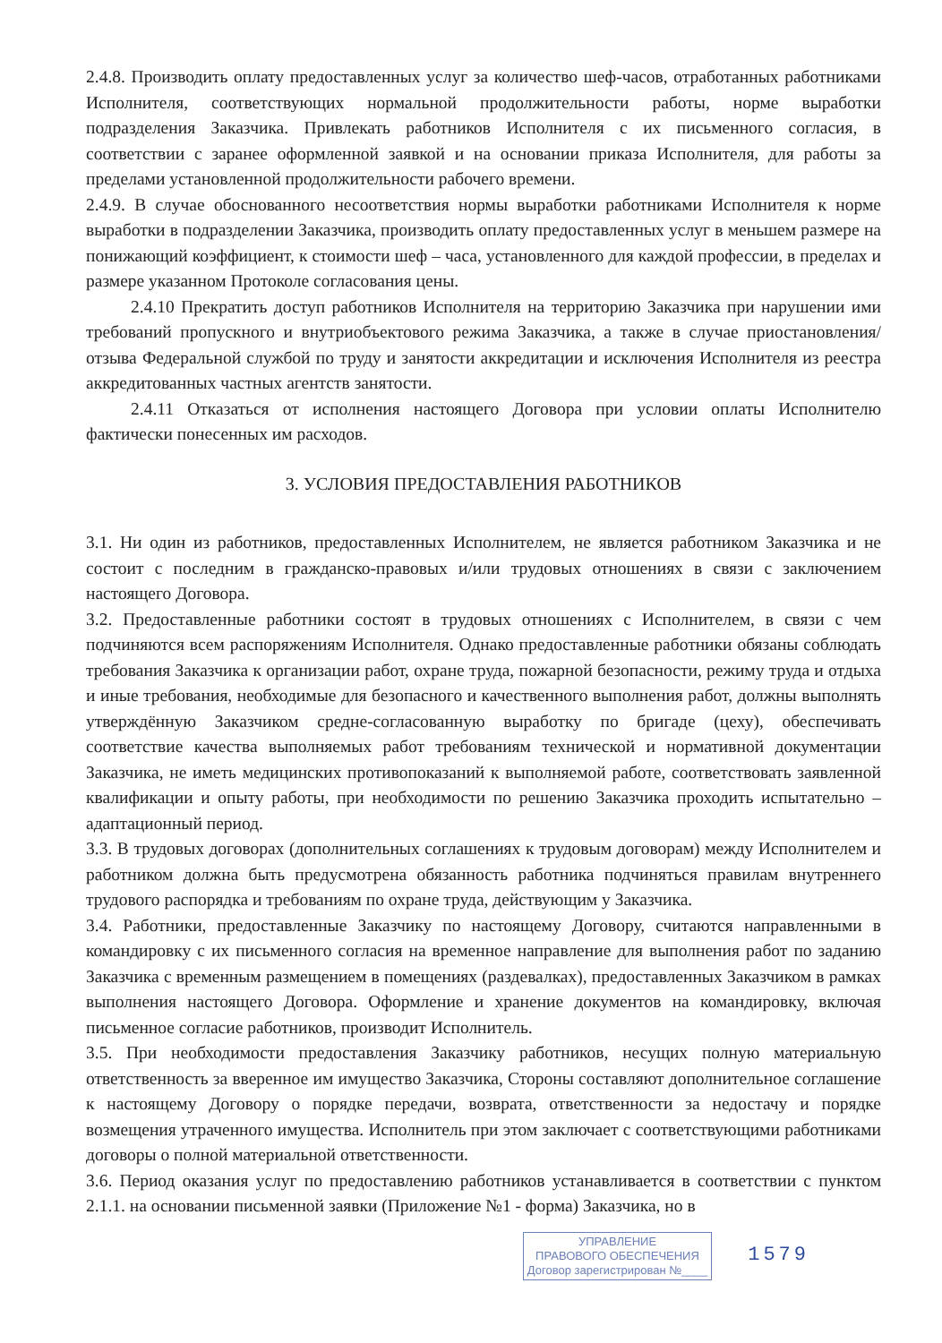2.4.8. Производить оплату предоставленных услуг за количество шеф-часов, отработанных работниками Исполнителя, соответствующих нормальной продолжительности работы, норме выработки подразделения Заказчика. Привлекать работников Исполнителя с их письменного согласия, в соответствии с заранее оформленной заявкой и на основании приказа Исполнителя, для работы за пределами установленной продолжительности рабочего времени.
2.4.9. В случае обоснованного несоответствия нормы выработки работниками Исполнителя к норме выработки в подразделении Заказчика, производить оплату предоставленных услуг в меньшем размере на понижающий коэффициент, к стоимости шеф – часа, установленного для каждой профессии, в пределах и размере указанном Протоколе согласования цены.
2.4.10 Прекратить доступ работников Исполнителя на территорию Заказчика при нарушении ими требований пропускного и внутриобъектового режима Заказчика, а также в случае приостановления/отзыва Федеральной службой по труду и занятости аккредитации и исключения Исполнителя из реестра аккредитованных частных агентств занятости.
2.4.11 Отказаться от исполнения настоящего Договора при условии оплаты Исполнителю фактически понесенных им расходов.
3. УСЛОВИЯ ПРЕДОСТАВЛЕНИЯ РАБОТНИКОВ
3.1. Ни один из работников, предоставленных Исполнителем, не является работником Заказчика и не состоит с последним в гражданско-правовых и/или трудовых отношениях в связи с заключением настоящего Договора.
3.2. Предоставленные работники состоят в трудовых отношениях с Исполнителем, в связи с чем подчиняются всем распоряжениям Исполнителя. Однако предоставленные работники обязаны соблюдать требования Заказчика к организации работ, охране труда, пожарной безопасности, режиму труда и отдыха и иные требования, необходимые для безопасного и качественного выполнения работ, должны выполнять утверждённую Заказчиком средне-согласованную выработку по бригаде (цеху), обеспечивать соответствие качества выполняемых работ требованиям технической и нормативной документации Заказчика, не иметь медицинских противопоказаний к выполняемой работе, соответствовать заявленной квалификации и опыту работы, при необходимости по решению Заказчика проходить испытательно – адаптационный период.
3.3. В трудовых договорах (дополнительных соглашениях к трудовым договорам) между Исполнителем и работником должна быть предусмотрена обязанность работника подчиняться правилам внутреннего трудового распорядка и требованиям по охране труда, действующим у Заказчика.
3.4. Работники, предоставленные Заказчику по настоящему Договору, считаются направленными в командировку с их письменного согласия на временное направление для выполнения работ по заданию Заказчика с временным размещением в помещениях (раздевалках), предоставленных Заказчиком в рамках выполнения настоящего Договора. Оформление и хранение документов на командировку, включая письменное согласие работников, производит Исполнитель.
3.5. При необходимости предоставления Заказчику работников, несущих полную материальную ответственность за вверенное им имущество Заказчика, Стороны составляют дополнительное соглашение к настоящему Договору о порядке передачи, возврата, ответственности за недостачу и порядке возмещения утраченного имущества. Исполнитель при этом заключает с соответствующими работниками договоры о полной материальной ответственности.
3.6. Период оказания услуг по предоставлению работников устанавливается в соответствии с пунктом 2.1.1. на основании письменной заявки (Приложение №1 - форма) Заказчика, но в
УПРАВЛЕНИЕ
ПРАВОВОГО ОБЕСПЕЧЕНИЯ
Договор зарегистрирован №____
1579